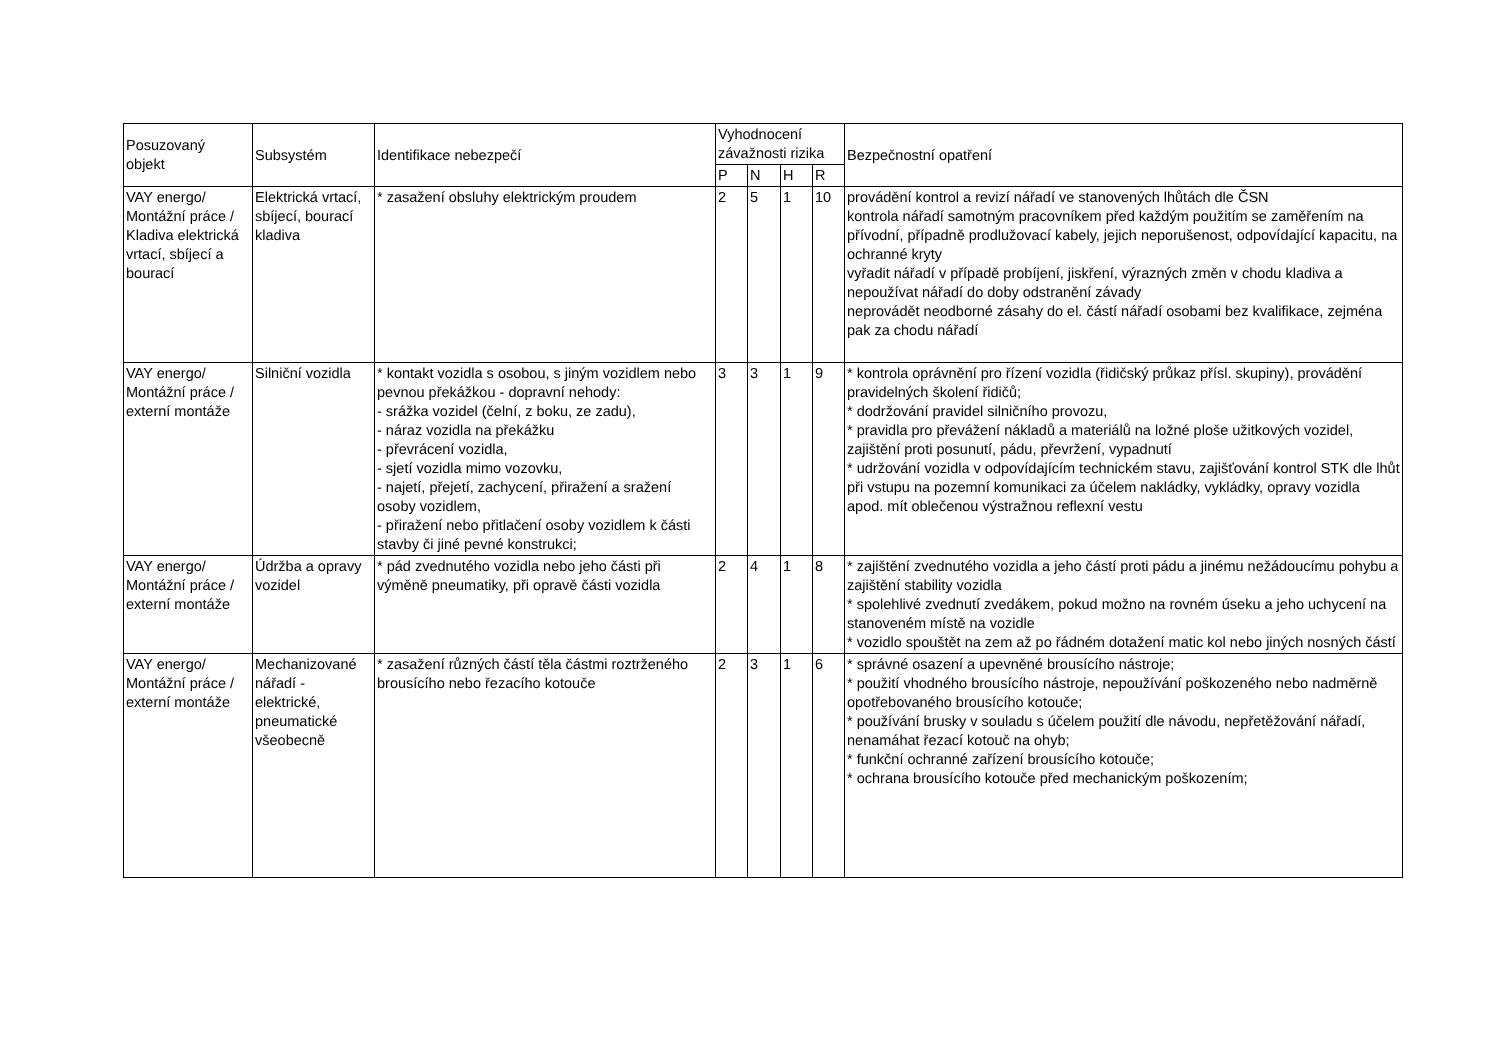| Posuzovaný objekt | Subsystém | Identifikace nebezpečí | Vyhodnocení závažnosti rizika | | | | Bezpečnostní opatření |
| --- | --- | --- | --- | --- | --- | --- | --- |
| | | | P | N | H | R | |
| VAY energo/ Montážní práce / Kladiva elektrická vrtací, sbíjecí a bourací | Elektrická vrtací, sbíjecí, bourací kladiva | * zasažení obsluhy elektrickým proudem | 2 | 5 | 1 | 10 | provádění kontrol a revizí nářadí ve stanovených lhůtách dle ČSN kontrola nářadí samotným pracovníkem před každým použitím se zaměřením na přívodní, případně prodlužovací kabely, jejich neporušenost, odpovídající kapacitu, na ochranné kryty vyřadit nářadí v případě probíjení, jiskření, výrazných změn v chodu kladiva a nepoužívat nářadí do doby odstranění závady neprovádět neodborné zásahy do el. částí nářadí osobami bez kvalifikace, zejména pak za chodu nářadí |
| VAY energo/ Montážní práce / externí montáže | Silniční vozidla | * kontakt vozidla s osobou, s jiným vozidlem nebo pevnou překážkou - dopravní nehody: - srážka vozidel (čelní, z boku, ze zadu), - náraz vozidla na překážku - převrácení vozidla, - sjetí vozidla mimo vozovku, - najetí, přejetí, zachycení, přiražení a sražení osoby vozidlem, - přiražení nebo přitlačení osoby vozidlem k části stavby či jiné pevné konstrukci; | 3 | 3 | 1 | 9 | * kontrola oprávnění pro řízení vozidla (řidičský průkaz přísl. skupiny), provádění pravidelných školení řidičů; * dodržování pravidel silničního provozu, * pravidla pro převážení nákladů a materiálů na ložné ploše užitkových vozidel, zajištění proti posunutí, pádu, převržení, vypadnutí * udržování vozidla v odpovídajícím technickém stavu, zajišťování kontrol STK dle lhůt při vstupu na pozemní komunikaci za účelem nakládky, vykládky, opravy vozidla apod. mít oblečenou výstražnou reflexní vestu |
| VAY energo/ Montážní práce / externí montáže | Údržba a opravy vozidel | * pád zvednutého vozidla nebo jeho části při výměně pneumatiky, při opravě části vozidla | 2 | 4 | 1 | 8 | * zajištění zvednutého vozidla a jeho částí proti pádu a jinému nežádoucímu pohybu a zajištění stability vozidla * spolehlivé zvednutí zvedákem, pokud možno na rovném úseku a jeho uchycení na stanoveném místě na vozidle * vozidlo spouštět na zem až po řádném dotažení matic kol nebo jiných nosných částí |
| VAY energo/ Montážní práce / externí montáže | Mechanizované nářadí - elektrické, pneumatické všeobecně | * zasažení různých částí těla částmi roztrženého brousícího nebo řezacího kotouče | 2 | 3 | 1 | 6 | * správné osazení a upevněné brousícího nástroje; * použití vhodného brousícího nástroje, nepoužívání poškozeného nebo nadměrně opotřebovaného brousícího kotouče; * používání brusky v souladu s účelem použití dle návodu, nepřetěžování nářadí, nenamáhat řezací kotouč na ohyb; * funkční ochranné zařízení brousícího kotouče; * ochrana brousícího kotouče před mechanickým poškozením; |